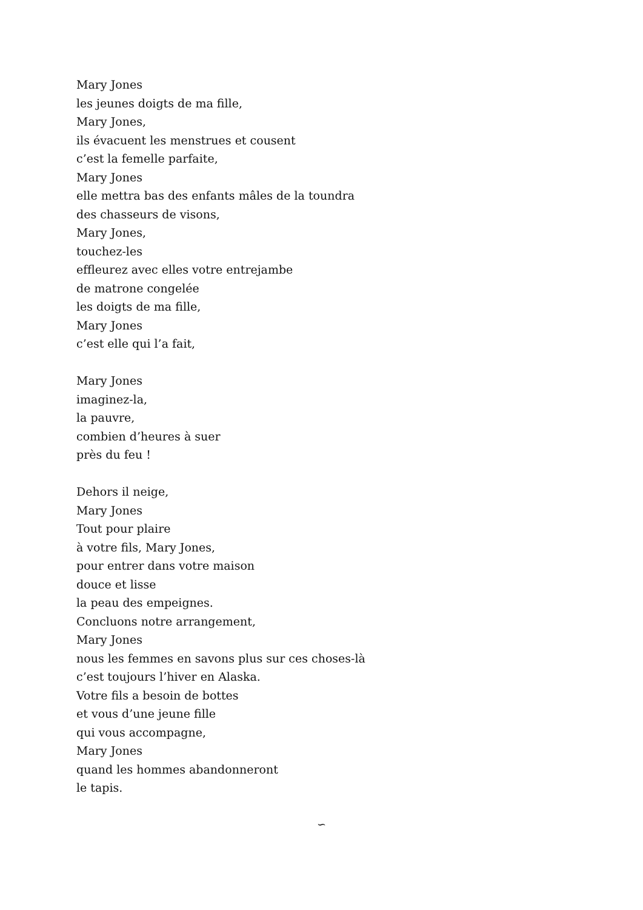Mary Jones
les jeunes doigts de ma fille,
Mary Jones,
ils évacuent les menstrues et cousent
c’est la femelle parfaite,
Mary Jones
elle mettra bas des enfants mâles de la toundra
des chasseurs de visons,
Mary Jones,
touchez-les
effleurez avec elles votre entrejambe
de matrone congelée
les doigts de ma fille,
Mary Jones
c’est elle qui l’a fait,
Mary Jones
imaginez-la,
la pauvre,
combien d’heures à suer
près du feu !
Dehors il neige,
Mary Jones
Tout pour plaire
à votre fils, Mary Jones,
pour entrer dans votre maison
douce et lisse
la peau des empeignes.
Concluons notre arrangement,
Mary Jones
nous les femmes en savons plus sur ces choses-là
c’est toujours l’hiver en Alaska.
Votre fils a besoin de bottes
et vous d’une jeune fille
qui vous accompagne,
Mary Jones
quand les hommes abandonneront
le tapis.
∽